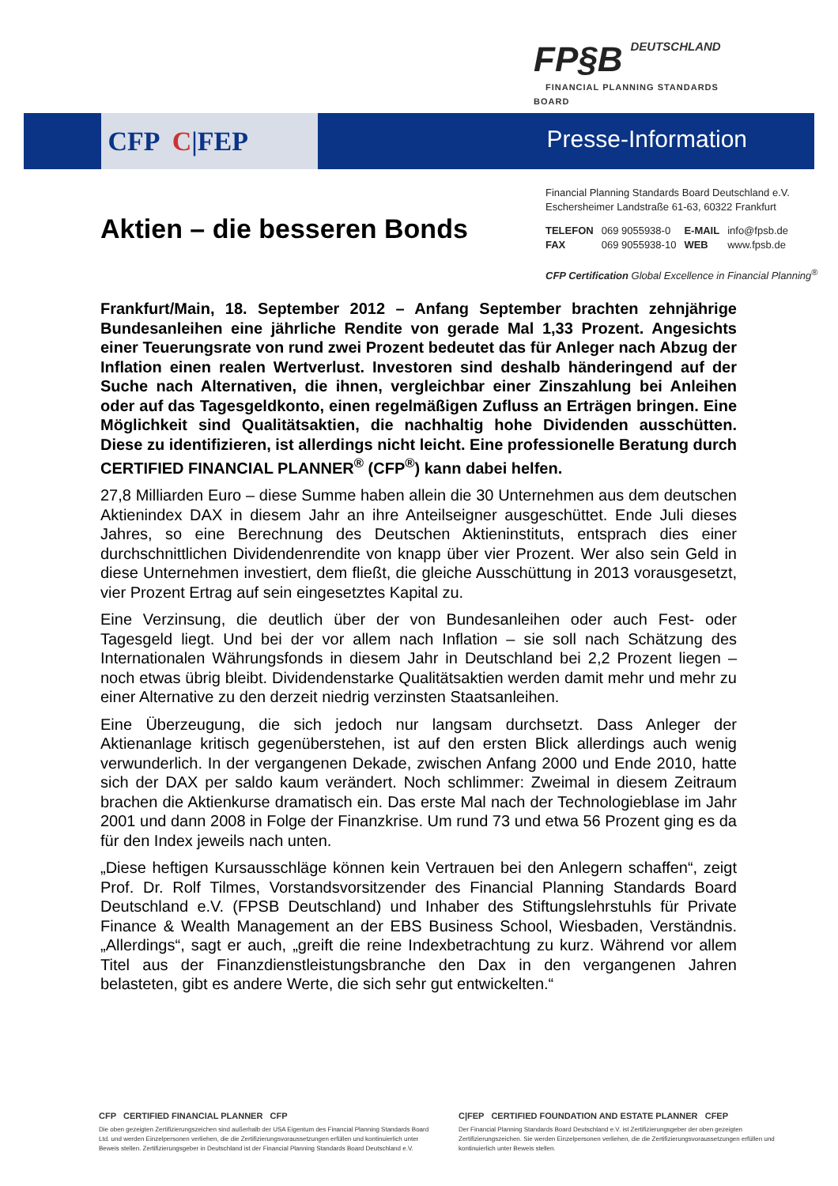FP§B DEUTSCHLAND
FINANCIAL PLANNING STANDARDS BOARD
CFP C|FEP Presse-Information
Financial Planning Standards Board Deutschland e.V.
Eschersheimer Landstraße 61-63, 60322 Frankfurt
| TELEFON | 069 9055938-0 | E-MAIL | info@fpsb.de |
| FAX | 069 9055938-10 | WEB | www.fpsb.de |
CFP Certification Global Excellence in Financial Planning<sup>®</sup>
Aktien – die besseren Bonds
Frankfurt/Main, 18. September 2012 – Anfang September brachten zehnjährige Bundesanleihen eine jährliche Rendite von gerade Mal 1,33 Prozent. Angesichts einer Teuerungsrate von rund zwei Prozent bedeutet das für Anleger nach Abzug der Inflation einen realen Wertverlust. Investoren sind deshalb händeringend auf der Suche nach Alternativen, die ihnen, vergleichbar einer Zinszahlung bei Anleihen oder auf das Tagesgeldkonto, einen regelmäßigen Zufluss an Erträgen bringen. Eine Möglichkeit sind Qualitätsaktien, die nachhaltig hohe Dividenden ausschütten. Diese zu identifizieren, ist allerdings nicht leicht. Eine professionelle Beratung durch CERTIFIED FINANCIAL PLANNER<sup>®</sup> (CFP<sup>®</sup>) kann dabei helfen.
27,8 Milliarden Euro – diese Summe haben allein die 30 Unternehmen aus dem deutschen Aktienindex DAX in diesem Jahr an ihre Anteilseigner ausgeschüttet. Ende Juli dieses Jahres, so eine Berechnung des Deutschen Aktieninstituts, entsprach dies einer durchschnittlichen Dividendenrendite von knapp über vier Prozent. Wer also sein Geld in diese Unternehmen investiert, dem fließt, die gleiche Ausschüttung in 2013 vorausgesetzt, vier Prozent Ertrag auf sein eingesetztes Kapital zu.
Eine Verzinsung, die deutlich über der von Bundesanleihen oder auch Fest- oder Tagesgeld liegt. Und bei der vor allem nach Inflation – sie soll nach Schätzung des Internationalen Währungsfonds in diesem Jahr in Deutschland bei 2,2 Prozent liegen – noch etwas übrig bleibt. Dividendenstarke Qualitätsaktien werden damit mehr und mehr zu einer Alternative zu den derzeit niedrig verzinsten Staatsanleihen.
Eine Überzeugung, die sich jedoch nur langsam durchsetzt. Dass Anleger der Aktienanlage kritisch gegenüberstehen, ist auf den ersten Blick allerdings auch wenig verwunderlich. In der vergangenen Dekade, zwischen Anfang 2000 und Ende 2010, hatte sich der DAX per saldo kaum verändert. Noch schlimmer: Zweimal in diesem Zeitraum brachen die Aktienkurse dramatisch ein. Das erste Mal nach der Technologieblase im Jahr 2001 und dann 2008 in Folge der Finanzkrise. Um rund 73 und etwa 56 Prozent ging es da für den Index jeweils nach unten.
„Diese heftigen Kursausschläge können kein Vertrauen bei den Anlegern schaffen“, zeigt Prof. Dr. Rolf Tilmes, Vorstandsvorsitzender des Financial Planning Standards Board Deutschland e.V. (FPSB Deutschland) und Inhaber des Stiftungslehrstuhls für Private Finance & Wealth Management an der EBS Business School, Wiesbaden, Verständnis. „Allerdings“, sagt er auch, „greift die reine Indexbetrachtung zu kurz. Während vor allem Titel aus der Finanzdienstleistungsbranche den Dax in den vergangenen Jahren belasteten, gibt es andere Werte, die sich sehr gut entwickelten.“
CFP CERTIFIED FINANCIAL PLANNER CFP
Die oben gezeigten Zertifizierungszeichen sind außerhalb der USA Eigentum des Financial Planning Standards Board Ltd. und werden Einzelpersonen verliehen, die die Zertifizierungsvoraussetzungen erfüllen und kontinuierlich unter Beweis stellen. Zertifizierungsgeber in Deutschland ist der Financial Planning Standards Board Deutschland e.V.
C|FEP CERTIFIED FOUNDATION AND ESTATE PLANNER CFEP
Der Financial Planning Standards Board Deutschland e.V. ist Zertifizierungsgeber der oben gezeigten Zertifizierungszeichen. Sie werden Einzelpersonen verliehen, die die Zertifizierungsvoraussetzungen erfüllen und kontinuierlich unter Beweis stellen.